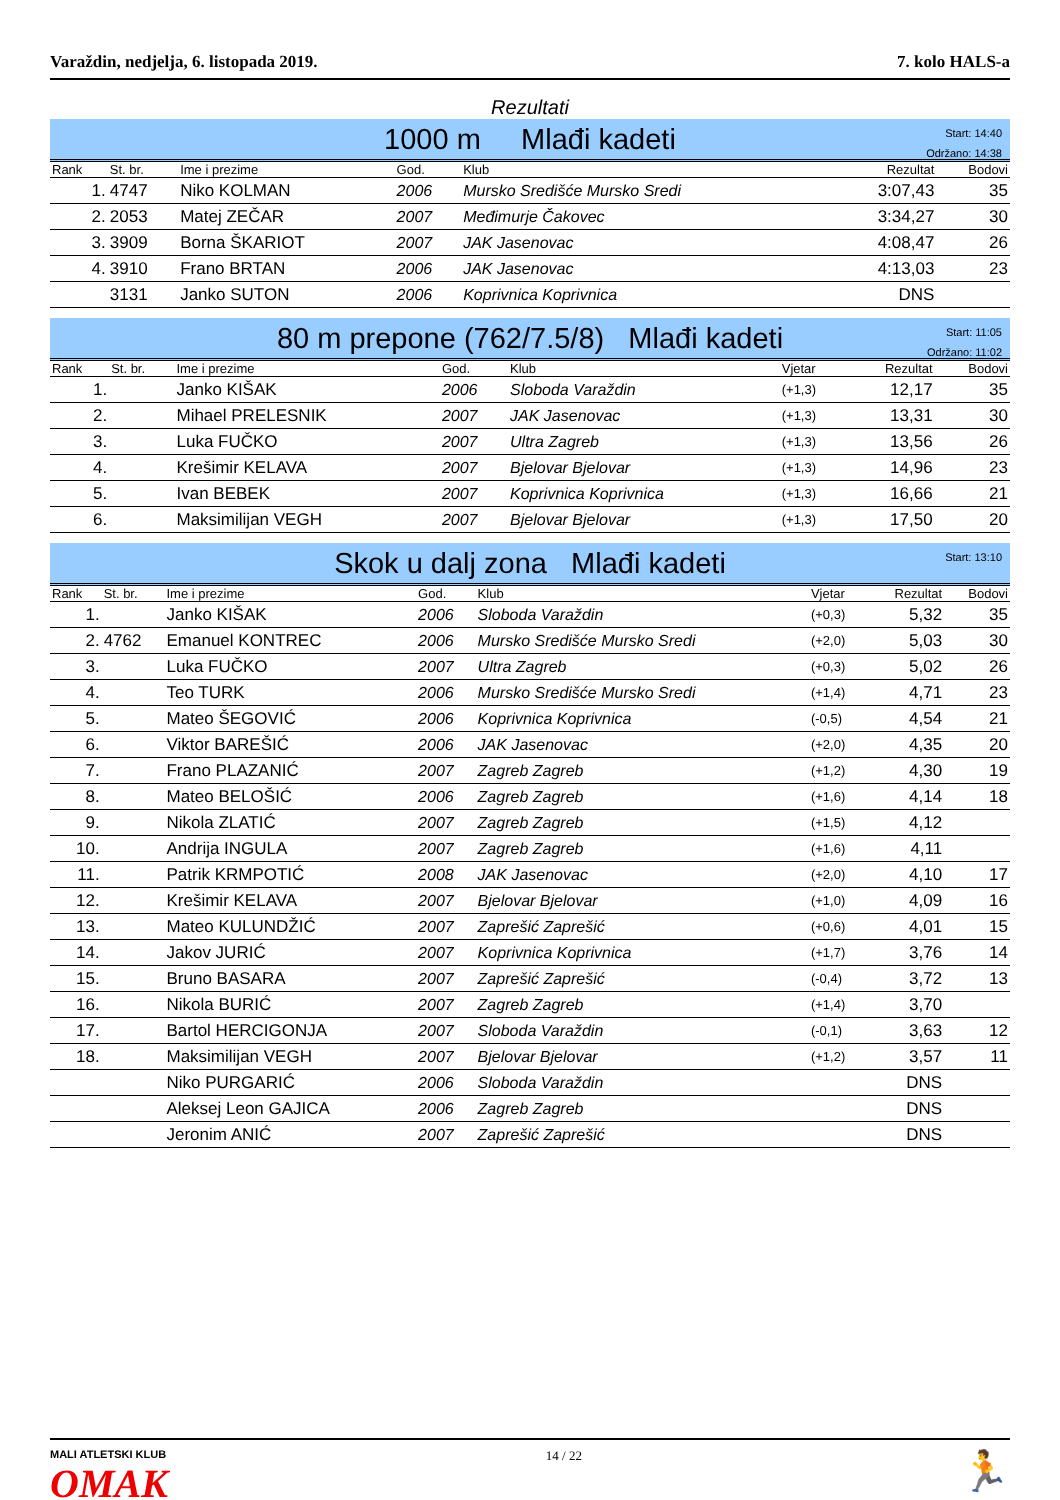Varaždin, nedjelja, 6. listopada 2019. 7. kolo HALS-a
Rezultati
1000 m Mlađi kadeti
Start: 14:40
Održano: 14:38
| Rank | St. br. | Ime i prezime | God. | Klub | Rezultat | Bodovi |
| --- | --- | --- | --- | --- | --- | --- |
| 1. | 4747 | Niko KOLMAN | 2006 | Mursko Središće Mursko Sredi | 3:07,43 | 35 |
| 2. | 2053 | Matej ZEČAR | 2007 | Međimurje Čakovec | 3:34,27 | 30 |
| 3. | 3909 | Borna ŠKARIOT | 2007 | JAK Jasenovac | 4:08,47 | 26 |
| 4. | 3910 | Frano BRTAN | 2006 | JAK Jasenovac | 4:13,03 | 23 |
| | 3131 | Janko SUTON | 2006 | Koprivnica Koprivnica | DNS | |
80 m prepone (762/7.5/8) Mlađi kadeti
Start: 11:05
Održano: 11:02
| Rank | St. br. | Ime i prezime | God. | Klub | Vjetar | Rezultat | Bodovi |
| --- | --- | --- | --- | --- | --- | --- | --- |
| 1. | | Janko KIŠAK | 2006 | Sloboda Varaždin | (+1,3) | 12,17 | 35 |
| 2. | | Mihael PRELESNIK | 2007 | JAK Jasenovac | (+1,3) | 13,31 | 30 |
| 3. | | Luka FUČKO | 2007 | Ultra Zagreb | (+1,3) | 13,56 | 26 |
| 4. | | Krešimir KELAVA | 2007 | Bjelovar Bjelovar | (+1,3) | 14,96 | 23 |
| 5. | | Ivan BEBEK | 2007 | Koprivnica Koprivnica | (+1,3) | 16,66 | 21 |
| 6. | | Maksimilijan VEGH | 2007 | Bjelovar Bjelovar | (+1,3) | 17,50 | 20 |
Skok u dalj zona Mlađi kadeti
Start: 13:10
| Rank | St. br. | Ime i prezime | God. | Klub | Vjetar | Rezultat | Bodovi |
| --- | --- | --- | --- | --- | --- | --- | --- |
| 1. | | Janko KIŠAK | 2006 | Sloboda Varaždin | (+0,3) | 5,32 | 35 |
| 2. | 4762 | Emanuel KONTREC | 2006 | Mursko Središće Mursko Sredi | (+2,0) | 5,03 | 30 |
| 3. | | Luka FUČKO | 2007 | Ultra Zagreb | (+0,3) | 5,02 | 26 |
| 4. | | Teo TURK | 2006 | Mursko Središće Mursko Sredi | (+1,4) | 4,71 | 23 |
| 5. | | Mateo ŠEGOVIĆ | 2006 | Koprivnica Koprivnica | (-0,5) | 4,54 | 21 |
| 6. | | Viktor BAREŠIĆ | 2006 | JAK Jasenovac | (+2,0) | 4,35 | 20 |
| 7. | | Frano PLAZANIĆ | 2007 | Zagreb Zagreb | (+1,2) | 4,30 | 19 |
| 8. | | Mateo BELOŠIĆ | 2006 | Zagreb Zagreb | (+1,6) | 4,14 | 18 |
| 9. | | Nikola ZLATIĆ | 2007 | Zagreb Zagreb | (+1,5) | 4,12 | |
| 10. | | Andrija INGULA | 2007 | Zagreb Zagreb | (+1,6) | 4,11 | |
| 11. | | Patrik KRMPOTIĆ | 2008 | JAK Jasenovac | (+2,0) | 4,10 | 17 |
| 12. | | Krešimir KELAVA | 2007 | Bjelovar Bjelovar | (+1,0) | 4,09 | 16 |
| 13. | | Mateo KULUNDŽIĆ | 2007 | Zaprešić Zaprešić | (+0,6) | 4,01 | 15 |
| 14. | | Jakov JURIĆ | 2007 | Koprivnica Koprivnica | (+1,7) | 3,76 | 14 |
| 15. | | Bruno BASARA | 2007 | Zaprešić Zaprešić | (-0,4) | 3,72 | 13 |
| 16. | | Nikola BURIĆ | 2007 | Zagreb Zagreb | (+1,4) | 3,70 | |
| 17. | | Bartol HERCIGONJA | 2007 | Sloboda Varaždin | (-0,1) | 3,63 | 12 |
| 18. | | Maksimilijan VEGH | 2007 | Bjelovar Bjelovar | (+1,2) | 3,57 | 11 |
| | | Niko PURGARIĆ | 2006 | Sloboda Varaždin | | DNS | |
| | | Aleksej Leon GAJICA | 2006 | Zagreb Zagreb | | DNS | |
| | | Jeronim ANIĆ | 2007 | Zaprešić Zaprešić | | DNS | |
MALI ATLETSKI KLUB
OMAK
14 / 22 🏃